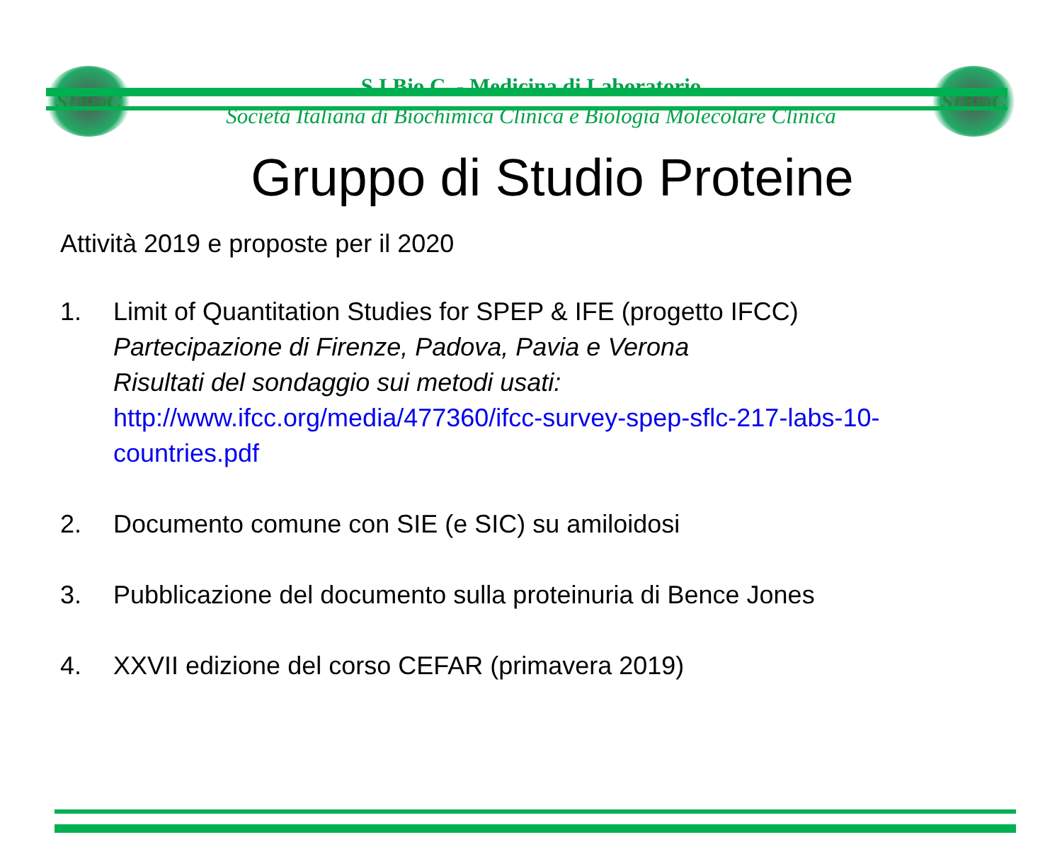SIBioC
S.I.Bio.C. - Medicina di Laboratorio
Società Italiana di Biochimica Clinica e Biologia Molecolare Clinica
SIBioC
Gruppo di Studio Proteine
Attività 2019 e proposte per il 2020
1. Limit of Quantitation Studies for SPEP & IFE (progetto IFCC)
Partecipazione di Firenze, Padova, Pavia e Verona
Risultati del sondaggio sui metodi usati:
http://www.ifcc.org/media/477360/ifcc-survey-spep-sflc-217-labs-10-
countries.pdf
2. Documento comune con SIE (e SIC) su amiloidosi
3. Pubblicazione del documento sulla proteinuria di Bence Jones
4. XXVII edizione del corso CEFAR (primavera 2019)